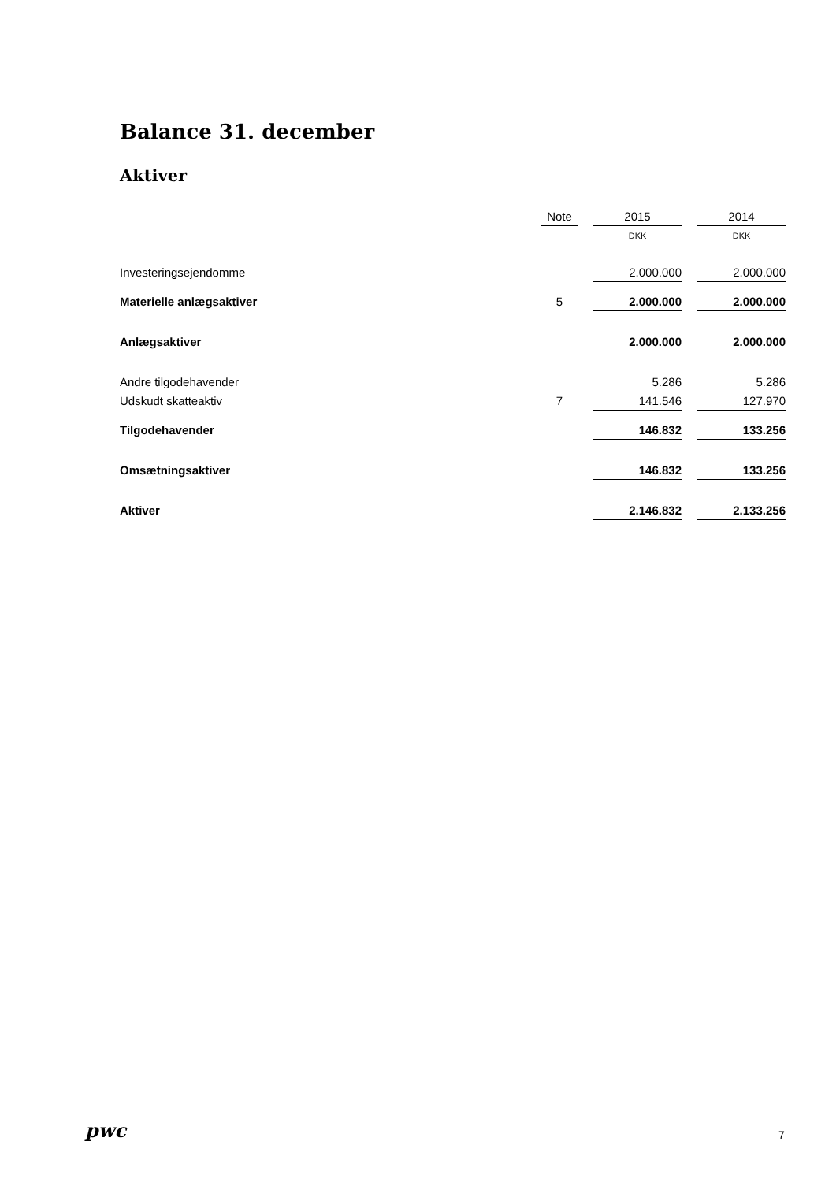Balance 31. december
Aktiver
| | Note | | 2015 | | 2014 |
| --- | --- | --- | --- | --- | --- |
| | | | DKK | | DKK |
| Investeringsejendomme | | | 2.000.000 | | 2.000.000 |
| Materielle anlægsaktiver | 5 | | 2.000.000 | | 2.000.000 |
| Anlægsaktiver | | | 2.000.000 | | 2.000.000 |
| Andre tilgodehavender | | | 5.286 | | 5.286 |
| Udskudt skatteaktiv | 7 | | 141.546 | | 127.970 |
| Tilgodehavender | | | 146.832 | | 133.256 |
| Omsætningsaktiver | | | 146.832 | | 133.256 |
| Aktiver | | | 2.146.832 | | 2.133.256 |
pwc 7